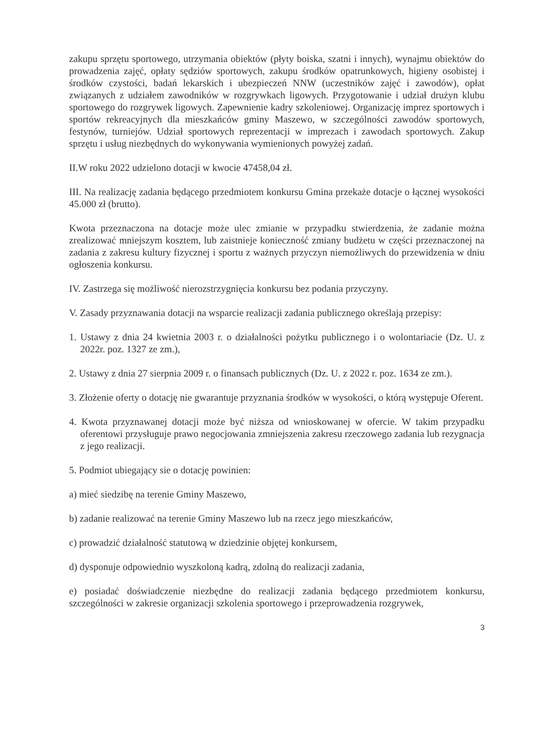zakupu sprzętu sportowego, utrzymania obiektów (płyty boiska, szatni i innych), wynajmu obiektów do prowadzenia zajęć, opłaty sędziów sportowych, zakupu środków opatrunkowych, higieny osobistej i środków czystości, badań lekarskich i ubezpieczeń NNW (uczestników zajęć i zawodów), opłat związanych z udziałem zawodników w rozgrywkach ligowych. Przygotowanie i udział drużyn klubu sportowego do rozgrywek ligowych. Zapewnienie kadry szkoleniowej. Organizację imprez sportowych i sportów rekreacyjnych dla mieszkańców gminy Maszewo, w szczególności zawodów sportowych, festynów, turniejów. Udział sportowych reprezentacji w imprezach i zawodach sportowych. Zakup sprzętu i usług niezbędnych do wykonywania wymienionych powyżej zadań.
II.W roku 2022 udzielono dotacji w kwocie 47458,04 zł.
III. Na realizację zadania będącego przedmiotem konkursu Gmina przekaże dotacje o łącznej wysokości 45.000 zł (brutto).
Kwota przeznaczona na dotacje może ulec zmianie w przypadku stwierdzenia, że zadanie można zrealizować mniejszym kosztem, lub zaistnieje konieczność zmiany budżetu w części przeznaczonej na zadania z zakresu kultury fizycznej i sportu z ważnych przyczyn niemożliwych do przewidzenia w dniu ogłoszenia konkursu.
IV. Zastrzega się możliwość nierozstrzygnięcia konkursu bez podania przyczyny.
V. Zasady przyznawania dotacji na wsparcie realizacji zadania publicznego określają przepisy:
1. Ustawy z dnia 24 kwietnia 2003 r. o działalności pożytku publicznego i o wolontariacie (Dz. U. z 2022r. poz. 1327 ze zm.),
2. Ustawy z dnia 27 sierpnia 2009 r. o finansach publicznych (Dz. U. z 2022 r. poz. 1634 ze zm.).
3. Złożenie oferty o dotację nie gwarantuje przyznania środków w wysokości, o którą występuje Oferent.
4. Kwota przyznawanej dotacji może być niższa od wnioskowanej w ofercie. W takim przypadku oferentowi przysługuje prawo negocjowania zmniejszenia zakresu rzeczowego zadania lub rezygnacja z jego realizacji.
5. Podmiot ubiegający sie o dotację powinien:
a) mieć siedzibę na terenie Gminy Maszewo,
b) zadanie realizować na terenie Gminy Maszewo lub na rzecz jego mieszkańców,
c) prowadzić działalność statutową w dziedzinie objętej konkursem,
d) dysponuje odpowiednio wyszkoloną kadrą, zdolną do realizacji zadania,
e) posiadać doświadczenie niezbędne do realizacji zadania będącego przedmiotem konkursu, szczególności w zakresie organizacji szkolenia sportowego i przeprowadzenia rozgrywek,
3